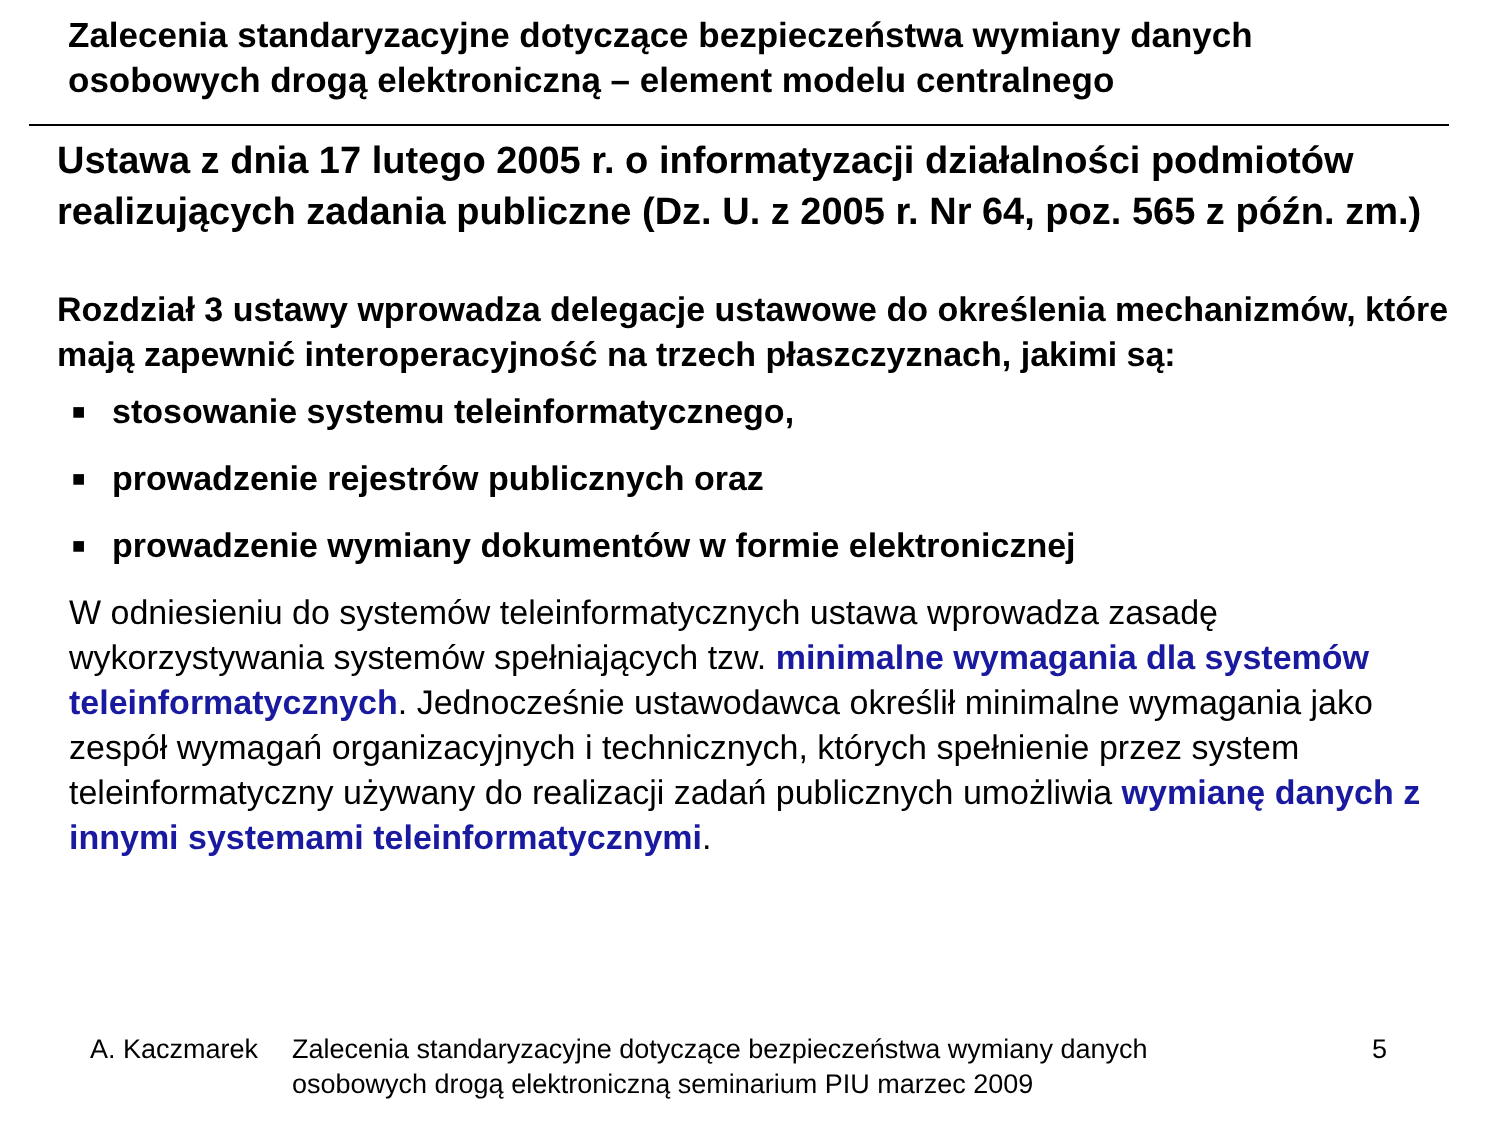Zalecenia standaryzacyjne dotyczące bezpieczeństwa wymiany danych
osobowych drogą elektroniczną – element modelu centralnego
Ustawa z dnia 17 lutego 2005 r. o informatyzacji działalności podmiotów realizujących zadania publiczne (Dz. U. z 2005 r. Nr 64, poz. 565 z późn. zm.)
Rozdział 3 ustawy wprowadza delegacje ustawowe do określenia mechanizmów, które mają zapewnić interoperacyjność na trzech płaszczyznach, jakimi są:
■ stosowanie systemu teleinformatycznego,
■ prowadzenie rejestrów publicznych oraz
■ prowadzenie wymiany dokumentów w formie elektronicznej
W odniesieniu do systemów teleinformatycznych ustawa wprowadza zasadę wykorzystywania systemów spełniających tzw. minimalne wymagania dla systemów teleinformatycznych. Jednocześnie ustawodawca określił minimalne wymagania jako zespół wymagań organizacyjnych i technicznych, których spełnienie przez system teleinformatyczny używany do realizacji zadań publicznych umożliwia wymianę danych z innymi systemami teleinformatycznymi.
A. Kaczmarek Zalecenia standaryzacyjne dotyczące bezpieczeństwa wymiany danych
osobowych drogą elektroniczną seminarium PIU marzec 2009
5